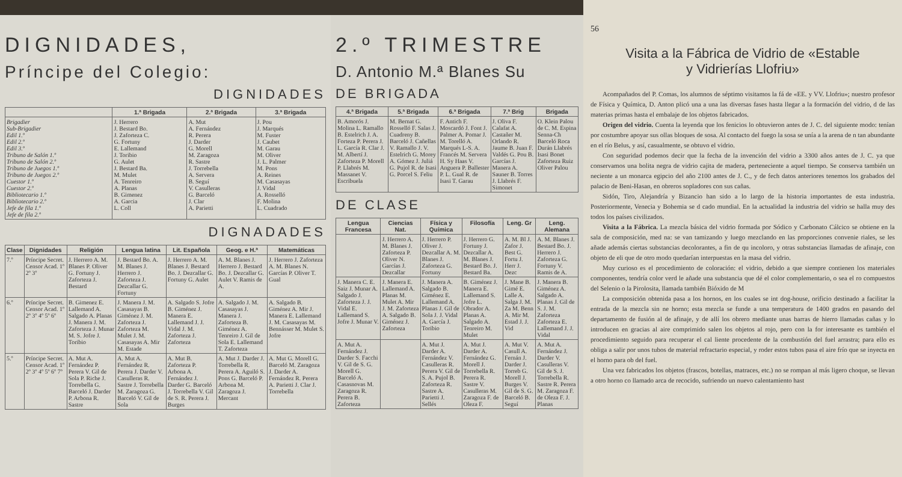DIGNIDADES,
Príncipe del Colegio:
DIGNIDADES
| | 1.ª Brigada | 2.ª Brigada | 3.ª Brigada |
| --- | --- | --- | --- |
| Brigadier Sub-Brigadier Edil 1.º Edil 2.º Edil 3.º Tribuno de Salón 1.º Tribuno de Salón 2.º Tribuno de Juegos 1.º Tribuno de Juegos 2.º Cuestor 1.º Cuestor 2.º Bibliotecario 1.º Bibliotecario 2.º Jefe de fila 1.º Jefe de fila 2.º | J. Herrero J. Bestard Bo. J. Zaforteza C. G. Fortuny E. Lallemand J. Toribio G. Aulet J. Bestard Ba. M. Mulet A. Tenreiro A. Planas B. Gimenez A. Garcia L. Coll | A. Mut A. Fernández R. Perera J. Darder G. Morell M. Zaragoza R. Sastre J. Torrebella A. Servera B. Seguí V. Casulleras G. Barceló J. Clar A. Parietti | J. Pou J. Marqués M. Fuster J. Caubet M. Garau M. Oliver J. L. Palmer M. Pons A. Reines M. Casasayas J. Vidal A. Rosselló F. Molina L. Cuadrado |
DIGNADADES
| Clase | Dignidades | Religión | Lengua latina | Lit. Española | Geog. e H.ª | Matemáticas |
| --- | --- | --- | --- | --- | --- | --- |
| 7.º | Príncipe Secret. Censor Acad. 1º 2º 3º | J. Herrero A. M. Blanes P. Oliver G. Fortuny J. Zaforteza J. Bestard | J. Bestard Bo. A. M. Blanes J. Herrero J. Zaforteza J. Dezcallar G. Fortuny | J. Herrero A. M. Blanes J. Bestard Bo. J. Dezcallar G. Fortuny G. Aulet | A. M. Blanes J. Herrero J. Bestard Bo. J. Dezcallar G. Aulet V. Ramis de A. | J. Herrero J. Zaforteza A. M. Blanes N. Garcías P. Oliver T. Gual |
| 6.º | Príncipe Secret. Censor Acad. 1º 2º 3º 4º 5º 6º | B. Gimenez E. Lallemand A. Salgado A. Planas J. Manera J. M. Zaforteza J. Munar M. S. Jofre J. Toribio | J. Manera J. M. Casasayas B. Giménez J. M. Zaforteza J. Zaforteza M. Mulet J. M. Casasayas A. Mir M. Estade | A. Salgado S. Jofre B. Giménez J. Manera E. Lallemand J. J. Vidal J. M. Zaforteza J. Zaforteza | A. Salgado J. M. Casasayas J. Manera J. Zaforteza B. Giménez A. Tenreiro J. Gil de Sola E. Lallemand T. Zaforteza | A. Salgado B. Giménez A. Mir J. Manera E. Lallemand J. M. Casasayas M. Bennásser M. Mulet S. Jofre |
| 5.º | Príncipe Secret. Censor Acad. 1º 2º 3º 4º 5º 6º 7º | A. Mut A. Fernández P. Perera V. Gil de Sola P. Riche J. Torrebella G. Barceló J. Darder P. Arbona R. Sastre | A. Mut A. Fernández R. Perera J. Darder V. Casulleras R. Sastre J. Torrebella M. Zaragoza G. Barceló V. Gil de Sola | A. Mut B. Zaforteza P. Arbona A. Fernández J. Darder G. Barceló J. Torrebella V. Gil de S. R. Perera J. Burges | A. Mut J. Darder J. Torrebella R. Perera A. Aguiló S. Pons G. Barceló P. Arbona M. Zaragoza J. Mercant | A. Mut G. Morell G. Barceló M. Zaragoza J. Darder A. Fernández R. Perera A. Parietti J. Clar J. Torrebella |
2.º TRIMESTRE
D. Antonio M.ª Blanes Su
DE BRIGADA
| 4.ª Brigada | 5.ª Brigada | 6.ª Brigada | 7.ª Brig | Brigada |
| --- | --- | --- | --- | --- |
| B. Amorós J. Molina L. Ramallo B. Estelrich J. A. Forteza P. Perera J. L. García R. Clar J. M. Albertí J. Zaforteza P. Morell P. Llabrés M. Massanet V. Escribuela | M. Bernat G. Rosselló F. Salas J. Cuadreny B. Barceló J. Cañellas V. Ramallo J. V. Estelrich G. Morey A. Gómez J. Juliá G. Pujol R. de Isasi G. Porcel S. Feliu | F. Antich F. Moscardó J. Font J. Palmer A. Pomar J. M. Torelló A. Marqués L-S. A. Francés M. Servera H. Sy Haas V. Anguera P. Ballester P. L. Gual R. de Isasi T. Garau | J. Oliva F. Calafat A. Castañer M. Orlando R. Jaume B. Juan F. Valdés G. Pou B. Garcías J. Manera A. Sauner B. Torres J. Llabrés F. Simonet | O. Klein Palou de C. M. Espina Senna-Ch Barceló Roca Durán Llabrés Isasi Bonet Zaforteza Ruiz Oliver Palou |
DE CLASE
| Lengua Francesa | Ciencias Nat. | Física y Química | Filosofía | Leng. Gr | Leng. Alemana |
| --- | --- | --- | --- | --- | --- |
| | J. Herrero A. M. Blanes J. Zaforteza P. Oliver N. Garcías J. Dezcallar | J. Herrero P. Oliver J. Dezcallar A. M. Blanes J. Zaforteza G. Fortuny | J. Herrero G. Fortuny J. Dezcallar A. M. Blanes J. Bestard Bo. J. Bestard Ba. | A. M. Bl J. Zafor J. Best G. Fortu J. Herr J. Dezc | A. M. Blanes J. Bestard Bo. J. Herrero J. Zaforteza G. Fortuny V. Ramis de A. |
| J. Manera C. E. Saiz J. Munar A. Salgado J. Zaforteza J. J. Vidal E. Lallemand S. Jofre J. Munar V. | J. Manera E. Lallemand A. Planas M. Mulet A. Mir J. M. Zaforteza A. Salgado B. Giménez J. Zaforteza | J. Manera A. Salgado B. Giménez E. Lallemand A. Planas J. Gil de Sola J. J. Vidal A. García J. Toribio | B. Giménez J. Manera E. Lallemand S. Jofre L. Obrador A. Planas A. Salgado A. Tenreiro M. Mulet | J. Mane B. Gimé E. Lalle A. Salga J. M. Za M. Benn A. Mir M. Estad J. J. Vid | J. Manera B. Giménez A. Salgado A. Planas J. Gil de S. J. M. Zaforteza Zaforteza E. Lallemand J. J. Vidal |
| A. Mut A. Fernández J. Darder S. Facchi V. Gil de S. G. Morell G. Barceló A. Casasnovas M. Zaragoza R. Perera B. Zaforteza | | A. Mut J. Darder A. Fernández V. Casulleras R. Perera V. Gil de S. A. Pujol B. Zaforteza R. Sastre A. Parietti J. Sellés | A. Mut J. Darder A. Fernández G. Morell J. Torrebella R. Perera R. Sastre V. Casulleras M. Zaragoza F. de Oleza F. | A. Mut V. Casull A. Fernán J. Darder J. Torreb G. Morell J. Burges V. Gil de S. G. Barceló B. Seguí | A. Mut A. Fernández J. Darder V. Casulleras V. Gil de S. J. Torrebella R. Sastre R. Perera M. Zaragoza F. de Oleza F. J. Planas |
56
Visita a la Fábrica de Vidrio de «Estable
y Vidrierías Llofriu»
Acompañados del P. Comas, los alumnos de séptimo visitamos la fá de «EE. y VV. Llofriu»; nuestro profesor de Física y Química, D. Anton plicó una a una las diversas fases hasta llegar a la formación del vidrio, d de las materias primas hasta el embalaje de los objetos fabricados.
Origen del vidrio. Cuenta la leyenda que los fenicios lo obtuvieron antes de J. C. del siguiente modo: tenían por costumbre apoyar sus ollas bloques de sosa. Al contacto del fuego la sosa se unía a la arena de n tan abundante en el río Belus, y así, casualmente, se obtuvo el vidrio.
Con seguridad podemos decir que la fecha de la invención del vidrio a 3300 años antes de J. C. ya que conservamos una bolita negra de vidrio cajita de madera, perteneciente a aquel tiempo. Se conserva también un neciente a un monarca egipcio del año 2100 antes de J. C., y de fech datos anteriores tenemos los grabados del palacio de Beni-Hasan, en obreros sopladores con sus cañas.
Sidón, Tiro, Alejandría y Bizancio han sido a lo largo de la historia importantes de esta industria. Posteriormente, Venecia y Bohemia se d cado mundial. En la actualidad la industria del vidrio se halla muy des todos los países civilizados.
Visita a la Fábrica. La mezcla básica del vidrio formada por Sódico y Carbonato Cálcico se obtiene en la sala de composición, med na: se van tamizando y luego mezclando en las proporciones convenie riales, se les añade además ciertas substancias decolorantes, a fin de qu incoloro, y otras substancias llamadas de afinaje, con objeto de eli que de otro modo quedarían interpuestas en la masa del vidrio.
Muy curioso es el procedimiento de coloración: el vidrio, debido a que siempre contienen los materiales componentes, tendría color verd le añade una substancia que dé el color complementario, o sea el ro compuestos del Selenio o la Pirolosita, llamada también Bióxido de M
La composición obtenida pasa a los hornos, en los cuales se int dog-house, orificio destinado a facilitar la entrada de la mezcla sin ne horno; esta mezcla se funde a una temperatura de 1400 grados en pasando del departamento de fusión al de afinaje, y de allí los obrero mediante unas barras de hierro llamadas cañas y lo introducen en gracias al aire comprimido salen los objetos al rojo, pero con la for interesante es también el procedimiento seguido para recuperar el cal liente procedente de la combustión del fuel arrastra; para ello es obliga a salir por unos tubos de material refractario especial, y roder estos tubos pasa el aire frío que se inyecta en el horno para ob del fuel.
Una vez fabricados los objetos (frascos, botellas, matraces, etc.) no se rompan al más ligero choque, se llevan a otro horno co llamado arca de recocido, sufriendo un nuevo calentamiento hast